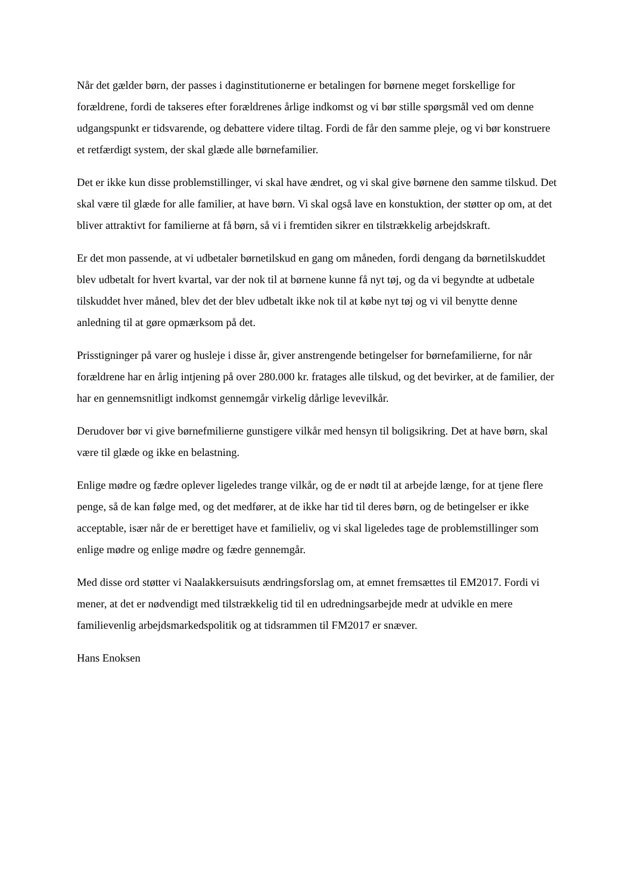Når det gælder børn, der passes i daginstitutionerne er betalingen for børnene meget forskellige for forældrene, fordi de takseres efter forældrenes årlige indkomst og vi bør stille spørgsmål ved om denne udgangspunkt er tidsvarende, og debattere videre tiltag. Fordi de får den samme pleje, og vi bør konstruere et retfærdigt system, der skal glæde alle børnefamilier.
Det er ikke kun disse problemstillinger, vi skal have ændret, og vi skal give børnene den samme tilskud. Det skal være til glæde for alle familier, at have børn. Vi skal også lave en konstuktion, der støtter op om, at det bliver attraktivt for familierne at få børn, så vi i fremtiden sikrer en tilstrækkelig arbejdskraft.
Er det mon passende, at vi udbetaler børnetilskud en gang om måneden, fordi dengang da børnetilskuddet blev udbetalt for hvert kvartal, var der nok til at børnene kunne få nyt tøj, og da vi begyndte at udbetale tilskuddet hver måned, blev det der blev udbetalt ikke nok til at købe nyt tøj og vi vil benytte denne anledning til at gøre opmærksom på det.
Prisstigninger på varer og husleje i disse år, giver anstrengende betingelser for børnefamilierne, for når forældrene har en årlig intjening på over 280.000 kr. fratages alle tilskud, og det bevirker, at de familier, der har en gennemsnitligt indkomst gennemgår virkelig dårlige levevilkår.
Derudover bør vi give børnefmilierne gunstigere vilkår med hensyn til boligsikring. Det at have børn, skal være til glæde og ikke en belastning.
Enlige mødre og fædre oplever ligeledes trange vilkår, og de er nødt til at arbejde længe, for at tjene flere penge, så de kan følge med, og det medfører, at de ikke har tid til deres børn, og de betingelser er ikke acceptable, især når de er berettiget have et familieliv, og vi skal ligeledes tage de problemstillinger som enlige mødre og enlige mødre og fædre gennemgår.
Med disse ord støtter vi Naalakkersuisuts ændringsforslag om, at emnet fremsættes til EM2017. Fordi vi mener, at det er nødvendigt med tilstrækkelig tid til en udredningsarbejde medr at udvikle en mere familievenlig arbejdsmarkedspolitik og at tidsrammen til FM2017 er snæver.
Hans Enoksen